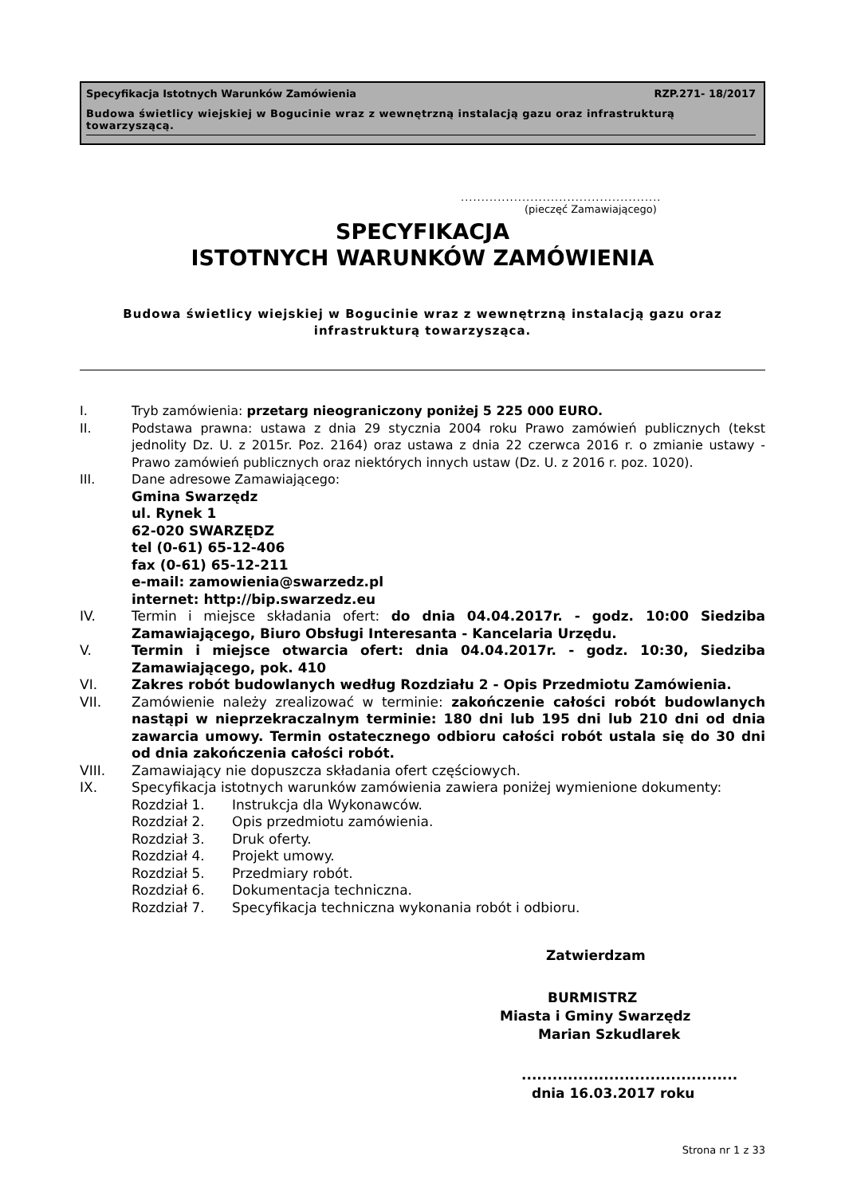Specyfikacja Istotnych Warunków Zamówienia RZP.271- 18/2017
Budowa świetlicy wiejskiej w Bogucinie wraz z wewnętrzną instalacją gazu oraz infrastrukturą towarzyszącą.
.................................................
(pieczęć Zamawiającego)
SPECYFIKACJA
ISTOTNYCH WARUNKÓW ZAMÓWIENIA
Budowa świetlicy wiejskiej w Bogucinie wraz z wewnętrzną instalacją gazu oraz
infrastrukturą towarzysząca.
I. Tryb zamówienia: przetarg nieograniczony poniżej 5 225 000 EURO.
II. Podstawa prawna: ustawa z dnia 29 stycznia 2004 roku Prawo zamówień publicznych (tekst jednolity Dz. U. z 2015r. Poz. 2164) oraz ustawa z dnia 22 czerwca 2016 r. o zmianie ustawy - Prawo zamówień publicznych oraz niektórych innych ustaw (Dz. U. z 2016 r. poz. 1020).
III. Dane adresowe Zamawiającego:
Gmina Swarzędz
ul. Rynek 1
62-020 SWARZĘDZ
tel (0-61) 65-12-406
fax (0-61) 65-12-211
e-mail: zamowienia@swarzedz.pl
internet: http://bip.swarzedz.eu
IV. Termin i miejsce składania ofert: do dnia 04.04.2017r. - godz. 10:00 Siedziba Zamawiającego, Biuro Obsługi Interesanta - Kancelaria Urzędu.
V. Termin i miejsce otwarcia ofert: dnia 04.04.2017r. - godz. 10:30, Siedziba Zamawiającego, pok. 410
VI. Zakres robót budowlanych według Rozdziału 2 - Opis Przedmiotu Zamówienia.
VII. Zamówienie należy zrealizować w terminie: zakończenie całości robót budowlanych nastąpi w nieprzekraczalnym terminie: 180 dni lub 195 dni lub 210 dni od dnia zawarcia umowy. Termin ostatecznego odbioru całości robót ustala się do 30 dni od dnia zakończenia całości robót.
VIII. Zamawiający nie dopuszcza składania ofert częściowych.
IX. Specyfikacja istotnych warunków zamówienia zawiera poniżej wymienione dokumenty:
Rozdział 1. Instrukcja dla Wykonawców.
Rozdział 2. Opis przedmiotu zamówienia.
Rozdział 3. Druk oferty.
Rozdział 4. Projekt umowy.
Rozdział 5. Przedmiary robót.
Rozdział 6. Dokumentacja techniczna.
Rozdział 7. Specyfikacja techniczna wykonania robót i odbioru.
Zatwierdzam
BURMISTRZ
Miasta i Gminy Swarzędz
Marian Szkudlarek
..........................................
dnia 16.03.2017 roku
Strona nr 1 z 33